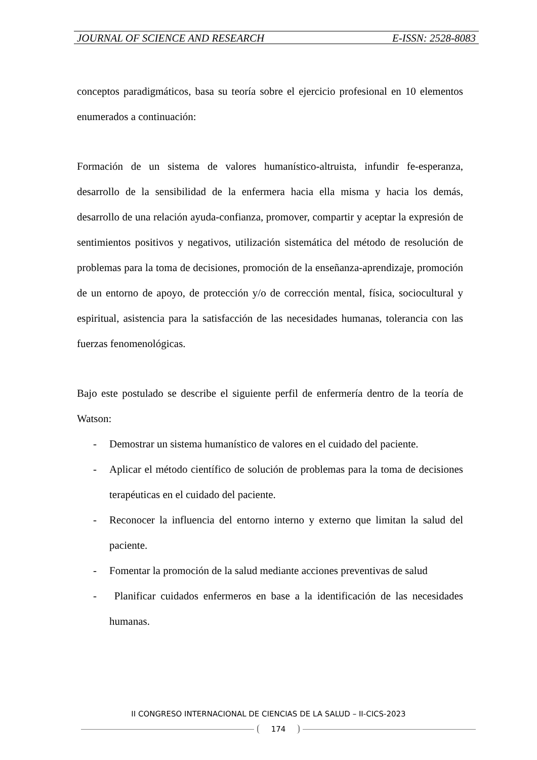JOURNAL OF SCIENCE AND RESEARCH E-ISSN: 2528-8083
conceptos paradigmáticos, basa su teoría sobre el ejercicio profesional en 10 elementos enumerados a continuación:
Formación de un sistema de valores humanístico-altruista, infundir fe-esperanza, desarrollo de la sensibilidad de la enfermera hacia ella misma y hacia los demás, desarrollo de una relación ayuda-confianza, promover, compartir y aceptar la expresión de sentimientos positivos y negativos, utilización sistemática del método de resolución de problemas para la toma de decisiones, promoción de la enseñanza-aprendizaje, promoción de un entorno de apoyo, de protección y/o de corrección mental, física, sociocultural y espiritual, asistencia para la satisfacción de las necesidades humanas, tolerancia con las fuerzas fenomenológicas.
Bajo este postulado se describe el siguiente perfil de enfermería dentro de la teoría de Watson:
- Demostrar un sistema humanístico de valores en el cuidado del paciente.
- Aplicar el método científico de solución de problemas para la toma de decisiones terapéuticas en el cuidado del paciente.
- Reconocer la influencia del entorno interno y externo que limitan la salud del paciente.
- Fomentar la promoción de la salud mediante acciones preventivas de salud
- Planificar cuidados enfermeros en base a la identificación de las necesidades humanas.
II CONGRESO INTERNACIONAL DE CIENCIAS DE LA SALUD – II-CICS-2023
174